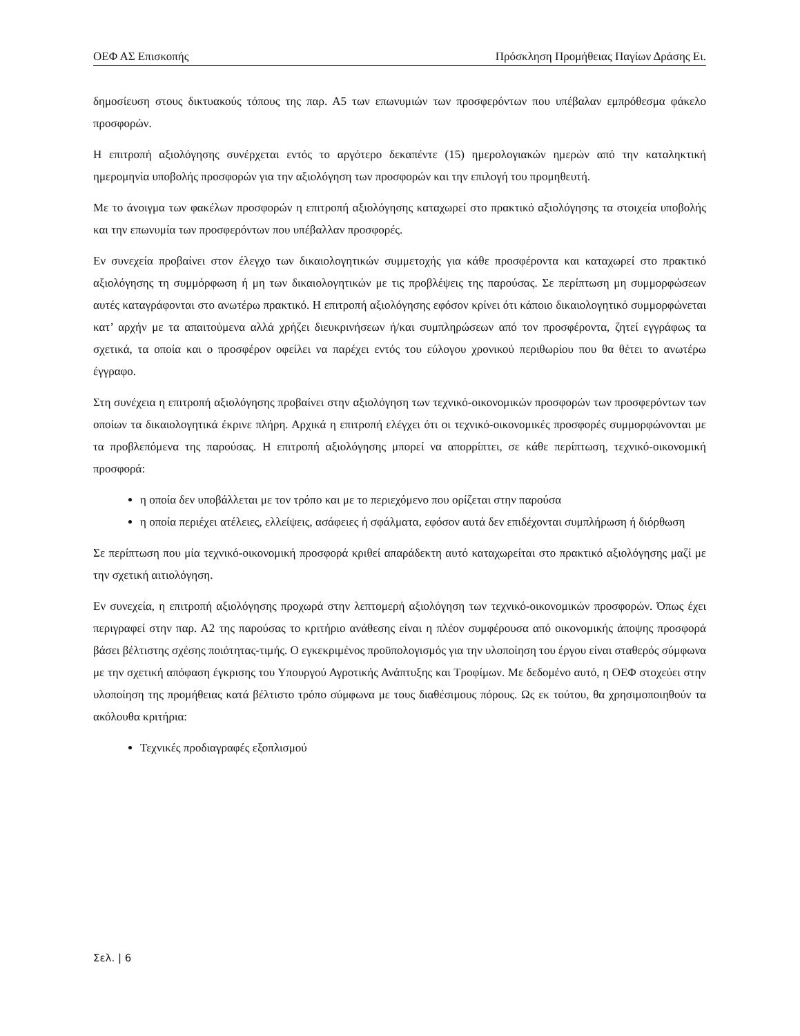ΟΕΦ ΑΣ Επισκοπής Πρόσκληση Προμήθειας Παγίων Δράσης Ει.
δημοσίευση στους δικτυακούς τόπους της παρ. Α5 των επωνυμιών των προσφερόντων που υπέβαλαν εμπρόθεσμα φάκελο προσφορών.
Η επιτροπή αξιολόγησης συνέρχεται εντός το αργότερο δεκαπέντε (15) ημερολογιακών ημερών από την καταληκτική ημερομηνία υποβολής προσφορών για την αξιολόγηση των προσφορών και την επιλογή του προμηθευτή.
Με το άνοιγμα των φακέλων προσφορών η επιτροπή αξιολόγησης καταχωρεί στο πρακτικό αξιολόγησης τα στοιχεία υποβολής και την επωνυμία των προσφερόντων που υπέβαλλαν προσφορές.
Εν συνεχεία προβαίνει στον έλεγχο των δικαιολογητικών συμμετοχής για κάθε προσφέροντα και καταχωρεί στο πρακτικό αξιολόγησης τη συμμόρφωση ή μη των δικαιολογητικών με τις προβλέψεις της παρούσας. Σε περίπτωση μη συμμορφώσεων αυτές καταγράφονται στο ανωτέρω πρακτικό. Η επιτροπή αξιολόγησης εφόσον κρίνει ότι κάποιο δικαιολογητικό συμμορφώνεται κατ’ αρχήν με τα απαιτούμενα αλλά χρήζει διευκρινήσεων ή/και συμπληρώσεων από τον προσφέροντα, ζητεί εγγράφως τα σχετικά, τα οποία και ο προσφέρον οφείλει να παρέχει εντός του εύλογου χρονικού περιθωρίου που θα θέτει το ανωτέρω έγγραφο.
Στη συνέχεια η επιτροπή αξιολόγησης προβαίνει στην αξιολόγηση των τεχνικό-οικονομικών προσφορών των προσφερόντων των οποίων τα δικαιολογητικά έκρινε πλήρη. Αρχικά η επιτροπή ελέγχει ότι οι τεχνικό-οικονομικές προσφορές συμμορφώνονται με τα προβλεπόμενα της παρούσας. Η επιτροπή αξιολόγησης μπορεί να απορρίπτει, σε κάθε περίπτωση, τεχνικό-οικονομική προσφορά:
η οποία δεν υποβάλλεται με τον τρόπο και με το περιεχόμενο που ορίζεται στην παρούσα
η οποία περιέχει ατέλειες, ελλείψεις, ασάφειες ή σφάλματα, εφόσον αυτά δεν επιδέχονται συμπλήρωση ή διόρθωση
Σε περίπτωση που μία τεχνικό-οικονομική προσφορά κριθεί απαράδεκτη αυτό καταχωρείται στο πρακτικό αξιολόγησης μαζί με την σχετική αιτιολόγηση.
Εν συνεχεία, η επιτροπή αξιολόγησης προχωρά στην λεπτομερή αξιολόγηση των τεχνικό-οικονομικών προσφορών. Όπως έχει περιγραφεί στην παρ. Α2 της παρούσας το κριτήριο ανάθεσης είναι η πλέον συμφέρουσα από οικονομικής άποψης προσφορά βάσει βέλτιστης σχέσης ποιότητας-τιμής. Ο εγκεκριμένος προϋπολογισμός για την υλοποίηση του έργου είναι σταθερός σύμφωνα με την σχετική απόφαση έγκρισης του Υπουργού Αγροτικής Ανάπτυξης και Τροφίμων. Με δεδομένο αυτό, η ΟΕΦ στοχεύει στην υλοποίηση της προμήθειας κατά βέλτιστο τρόπο σύμφωνα με τους διαθέσιμους πόρους. Ως εκ τούτου, θα χρησιμοποιηθούν τα ακόλουθα κριτήρια:
Τεχνικές προδιαγραφές εξοπλισμού
Σελ. | 6